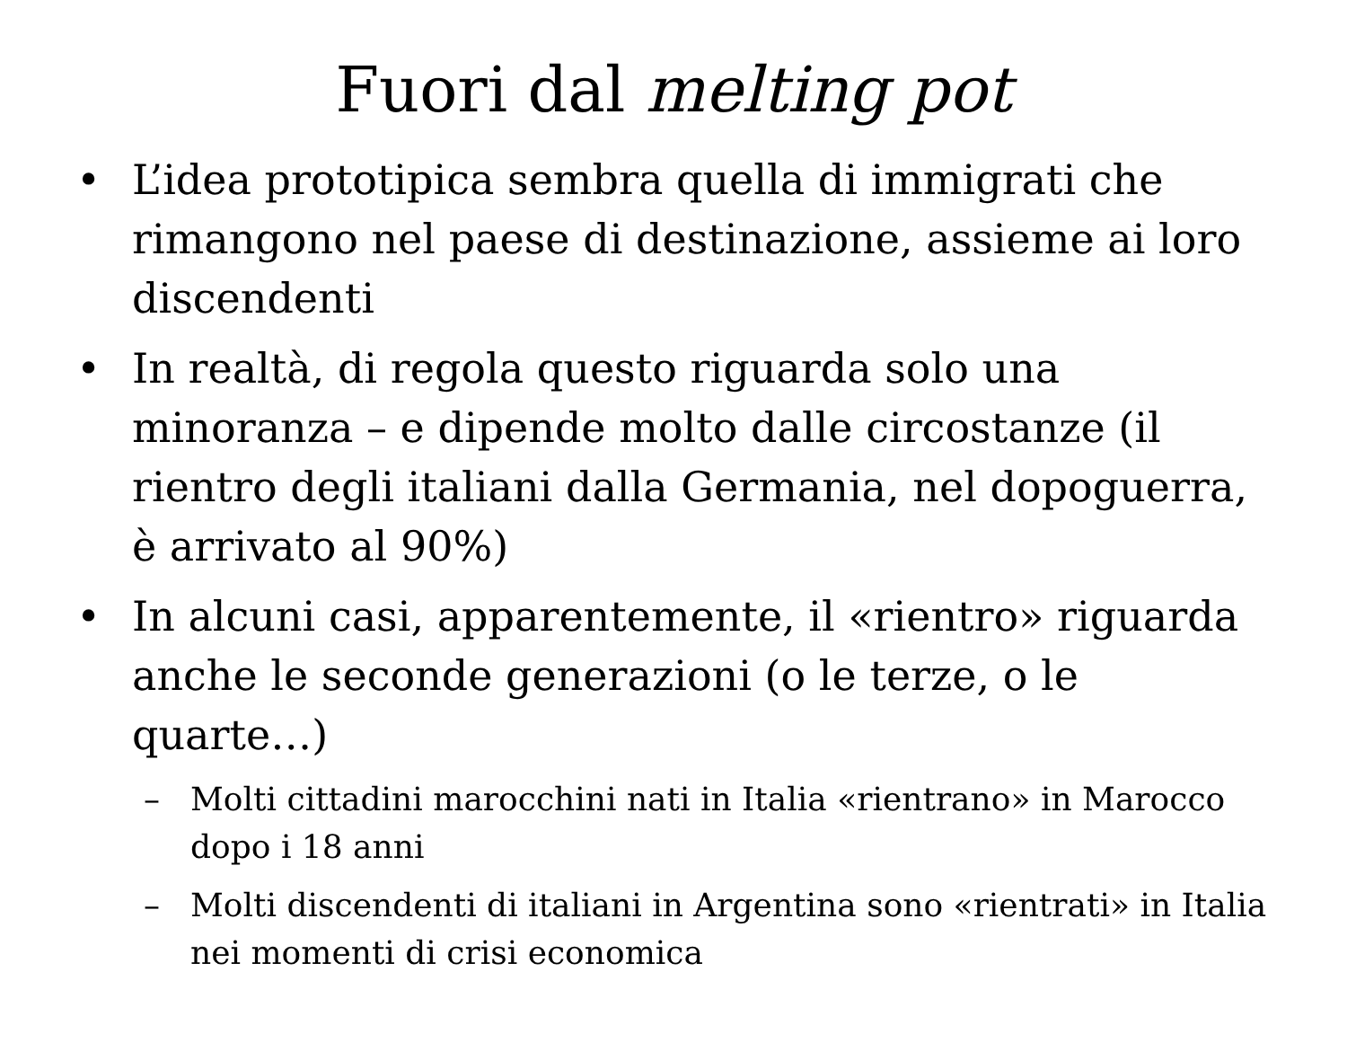Fuori dal melting pot
• L’idea prototipica sembra quella di immigrati che rimangono nel paese di destinazione, assieme ai loro discendenti
• In realtà, di regola questo riguarda solo una minoranza – e dipende molto dalle circostanze (il rientro degli italiani dalla Germania, nel dopoguerra, è arrivato al 90%)
• In alcuni casi, apparentemente, il «rientro» riguarda anche le seconde generazioni (o le terze, o le quarte…)
– Molti cittadini marocchini nati in Italia «rientrano» in Marocco dopo i 18 anni
– Molti discendenti di italiani in Argentina sono «rientrati» in Italia nei momenti di crisi economica